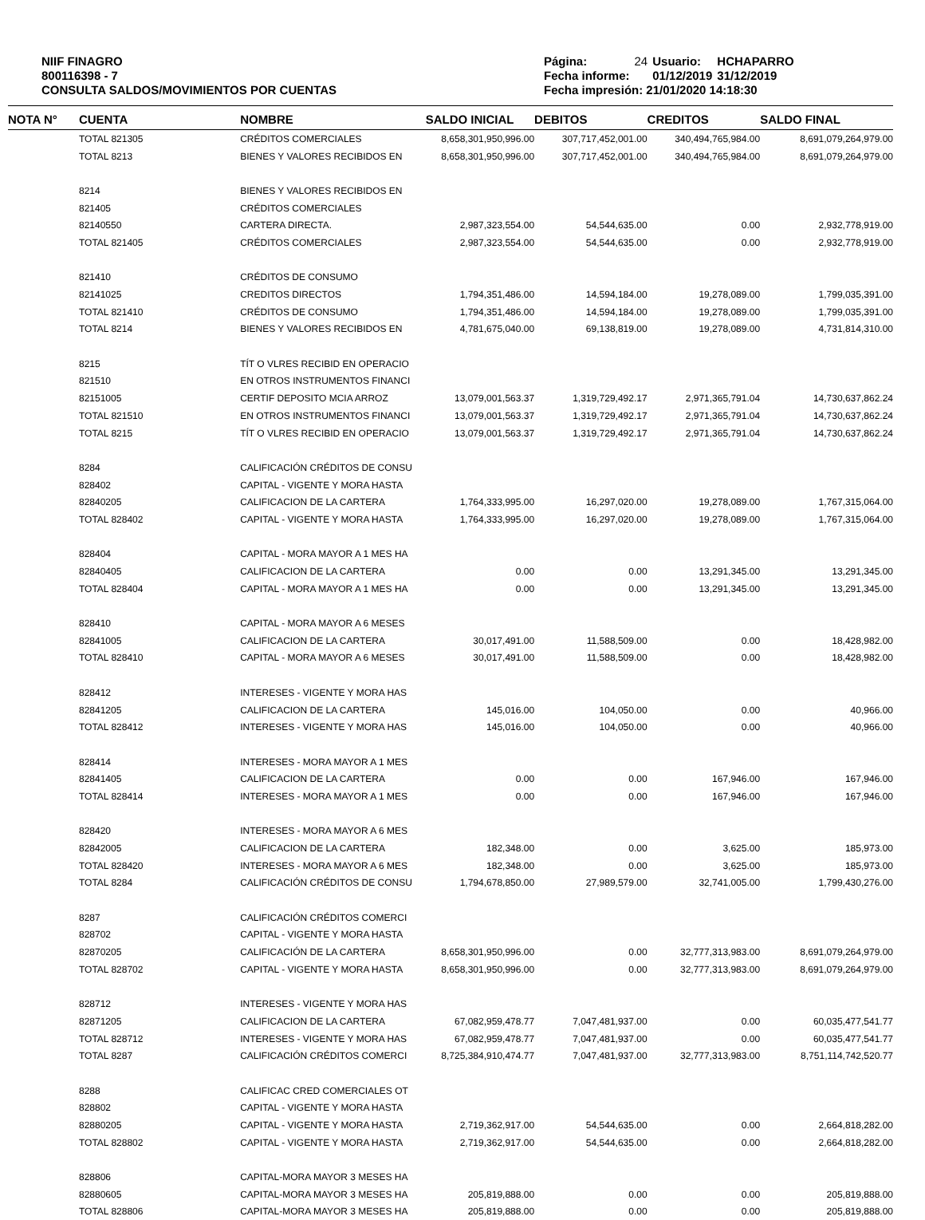NIIF FINAGRO
800116398 - 7
CONSULTA SALDOS/MOVIMIENTOS POR CUENTAS
| Página: | 24 | Usuario: | HCHAPARRO |
| Fecha informe: | | 01/12/2019 | 31/12/2019 |
| Fecha impresión: 21/01/2020 14:18:30 | | | |
| NOTA N° | CUENTA | NOMBRE | SALDO INICIAL | DEBITOS | CREDITOS | SALDO FINAL |
| --- | --- | --- | --- | --- | --- | --- |
| | TOTAL 821305 | CRÉDITOS COMERCIALES | 8,658,301,950,996.00 | 307,717,452,001.00 | 340,494,765,984.00 | 8,691,079,264,979.00 |
| | TOTAL 8213 | BIENES Y VALORES RECIBIDOS EN | 8,658,301,950,996.00 | 307,717,452,001.00 | 340,494,765,984.00 | 8,691,079,264,979.00 |
| | 8214 | BIENES Y VALORES RECIBIDOS EN | | | | |
| | 821405 | CRÉDITOS COMERCIALES | | | | |
| | 82140550 | CARTERA DIRECTA. | 2,987,323,554.00 | 54,544,635.00 | 0.00 | 2,932,778,919.00 |
| | TOTAL 821405 | CRÉDITOS COMERCIALES | 2,987,323,554.00 | 54,544,635.00 | 0.00 | 2,932,778,919.00 |
| | 821410 | CRÉDITOS DE CONSUMO | | | | |
| | 82141025 | CREDITOS DIRECTOS | 1,794,351,486.00 | 14,594,184.00 | 19,278,089.00 | 1,799,035,391.00 |
| | TOTAL 821410 | CRÉDITOS DE CONSUMO | 1,794,351,486.00 | 14,594,184.00 | 19,278,089.00 | 1,799,035,391.00 |
| | TOTAL 8214 | BIENES Y VALORES RECIBIDOS EN | 4,781,675,040.00 | 69,138,819.00 | 19,278,089.00 | 4,731,814,310.00 |
| | 8215 | TÍT O VLRES RECIBID EN OPERACIO | | | | |
| | 821510 | EN OTROS INSTRUMENTOS FINANCI | | | | |
| | 82151005 | CERTIF DEPOSITO MCIA ARROZ | 13,079,001,563.37 | 1,319,729,492.17 | 2,971,365,791.04 | 14,730,637,862.24 |
| | TOTAL 821510 | EN OTROS INSTRUMENTOS FINANCI | 13,079,001,563.37 | 1,319,729,492.17 | 2,971,365,791.04 | 14,730,637,862.24 |
| | TOTAL 8215 | TÍT O VLRES RECIBID EN OPERACIO | 13,079,001,563.37 | 1,319,729,492.17 | 2,971,365,791.04 | 14,730,637,862.24 |
| | 8284 | CALIFICACIÓN CRÉDITOS DE CONSU | | | | |
| | 828402 | CAPITAL - VIGENTE Y MORA HASTA | | | | |
| | 82840205 | CALIFICACION DE LA CARTERA | 1,764,333,995.00 | 16,297,020.00 | 19,278,089.00 | 1,767,315,064.00 |
| | TOTAL 828402 | CAPITAL - VIGENTE Y MORA HASTA | 1,764,333,995.00 | 16,297,020.00 | 19,278,089.00 | 1,767,315,064.00 |
| | 828404 | CAPITAL - MORA MAYOR A 1 MES HA | | | | |
| | 82840405 | CALIFICACION DE LA CARTERA | 0.00 | 0.00 | 13,291,345.00 | 13,291,345.00 |
| | TOTAL 828404 | CAPITAL - MORA MAYOR A 1 MES HA | 0.00 | 0.00 | 13,291,345.00 | 13,291,345.00 |
| | 828410 | CAPITAL - MORA MAYOR A 6 MESES | | | | |
| | 82841005 | CALIFICACION DE LA CARTERA | 30,017,491.00 | 11,588,509.00 | 0.00 | 18,428,982.00 |
| | TOTAL 828410 | CAPITAL - MORA MAYOR A 6 MESES | 30,017,491.00 | 11,588,509.00 | 0.00 | 18,428,982.00 |
| | 828412 | INTERESES - VIGENTE Y MORA HAS | | | | |
| | 82841205 | CALIFICACION DE LA CARTERA | 145,016.00 | 104,050.00 | 0.00 | 40,966.00 |
| | TOTAL 828412 | INTERESES - VIGENTE Y MORA HAS | 145,016.00 | 104,050.00 | 0.00 | 40,966.00 |
| | 828414 | INTERESES - MORA MAYOR A 1 MES | | | | |
| | 82841405 | CALIFICACION DE LA CARTERA | 0.00 | 0.00 | 167,946.00 | 167,946.00 |
| | TOTAL 828414 | INTERESES - MORA MAYOR A 1 MES | 0.00 | 0.00 | 167,946.00 | 167,946.00 |
| | 828420 | INTERESES - MORA MAYOR A 6 MES | | | | |
| | 82842005 | CALIFICACION DE LA CARTERA | 182,348.00 | 0.00 | 3,625.00 | 185,973.00 |
| | TOTAL 828420 | INTERESES - MORA MAYOR A 6 MES | 182,348.00 | 0.00 | 3,625.00 | 185,973.00 |
| | TOTAL 8284 | CALIFICACIÓN CRÉDITOS DE CONSU | 1,794,678,850.00 | 27,989,579.00 | 32,741,005.00 | 1,799,430,276.00 |
| | 8287 | CALIFICACIÓN CRÉDITOS COMERCI | | | | |
| | 828702 | CAPITAL - VIGENTE Y MORA HASTA | | | | |
| | 82870205 | CALIFICACIÓN DE LA CARTERA | 8,658,301,950,996.00 | 0.00 | 32,777,313,983.00 | 8,691,079,264,979.00 |
| | TOTAL 828702 | CAPITAL - VIGENTE Y MORA HASTA | 8,658,301,950,996.00 | 0.00 | 32,777,313,983.00 | 8,691,079,264,979.00 |
| | 828712 | INTERESES - VIGENTE Y MORA HAS | | | | |
| | 82871205 | CALIFICACION DE LA CARTERA | 67,082,959,478.77 | 7,047,481,937.00 | 0.00 | 60,035,477,541.77 |
| | TOTAL 828712 | INTERESES - VIGENTE Y MORA HAS | 67,082,959,478.77 | 7,047,481,937.00 | 0.00 | 60,035,477,541.77 |
| | TOTAL 8287 | CALIFICACIÓN CRÉDITOS COMERCI | 8,725,384,910,474.77 | 7,047,481,937.00 | 32,777,313,983.00 | 8,751,114,742,520.77 |
| | 8288 | CALIFICAC CRED COMERCIALES OT | | | | |
| | 828802 | CAPITAL - VIGENTE Y MORA HASTA | | | | |
| | 82880205 | CAPITAL - VIGENTE Y MORA HASTA | 2,719,362,917.00 | 54,544,635.00 | 0.00 | 2,664,818,282.00 |
| | TOTAL 828802 | CAPITAL - VIGENTE Y MORA HASTA | 2,719,362,917.00 | 54,544,635.00 | 0.00 | 2,664,818,282.00 |
| | 828806 | CAPITAL-MORA MAYOR 3 MESES HA | | | | |
| | 82880605 | CAPITAL-MORA MAYOR 3 MESES HA | 205,819,888.00 | 0.00 | 0.00 | 205,819,888.00 |
| | TOTAL 828806 | CAPITAL-MORA MAYOR 3 MESES HA | 205,819,888.00 | 0.00 | 0.00 | 205,819,888.00 |